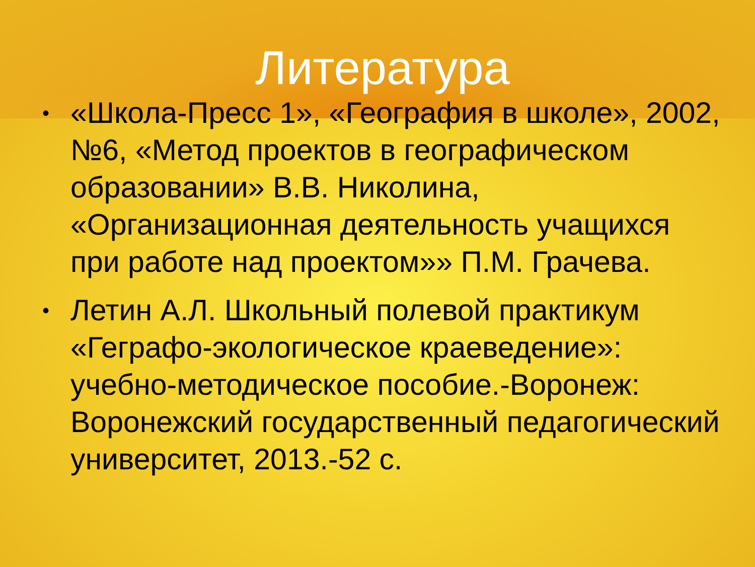Литература
• «Школа-Пресс 1», «География в школе», 2002, №6, «Метод проектов в географическом образовании» В.В. Николина, «Организационная деятельность учащихся при работе над проектом»» П.М. Грачева.
• Летин А.Л. Школьный полевой практикум «Геграфо-экологическое краеведение»: учебно-методическое пособие.-Воронеж: Воронежский государственный педагогический университет, 2013.-52 с.